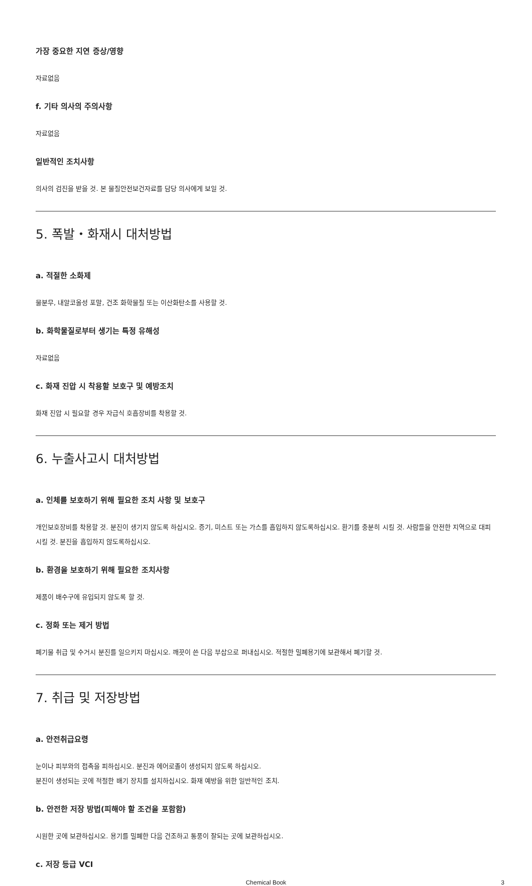가장 중요한 지연 증상/영향
자료없음
f. 기타 의사의 주의사항
자료없음
일반적인 조치사항
의사의 검진을 받을 것. 본 물질안전보건자료를 담당 의사에게 보일 것.
5. 폭발・화재시 대처방법
a. 적절한 소화제
물분무, 내알코올성 포말, 건조 화학물질 또는 이산화탄소를 사용할 것.
b. 화학물질로부터 생기는 특정 유해성
자료없음
c. 화재 진압 시 착용할 보호구 및 예방조치
화재 진압 시 필요할 경우 자급식 호흡장비를 착용할 것.
6. 누출사고시 대처방법
a. 인체를 보호하기 위해 필요한 조치 사항 및 보호구
개인보호장비를 착용할 것. 분진이 생기지 않도록 하십시오. 증기, 미스트 또는 가스를 흡입하지 않도록하십시오. 환기를 충분히 시킬 것. 사람들을 안전한 지역으로 대피시킬 것. 분진을 흡입하지 않도록하십시오.
b. 환경을 보호하기 위해 필요한 조치사항
제품이 배수구에 유입되지 않도록 할 것.
c. 정화 또는 제거 방법
폐기물 취급 및 수거시 분진를 일으키지 마십시오. 깨끗이 쓴 다음 부삽으로 퍼내십시오. 적절한 밀폐용기에 보관해서 폐기할 것.
7. 취급 및 저장방법
a. 안전취급요령
눈이나 피부와의 접촉을 피하십시오. 분진과 에어로졸이 생성되지 않도록 하십시오.
분진이 생성되는 곳에 적절한 배기 장치를 설치하십시오. 화재 예방을 위한 일반적인 조치.
b. 안전한 저장 방법(피해야 할 조건을 포함함)
시원한 곳에 보관하십시오. 용기를 밀폐한 다음 건조하고 통풍이 잘되는 곳에 보관하십시오.
c. 저장 등급 VCI
Chemical Book 3